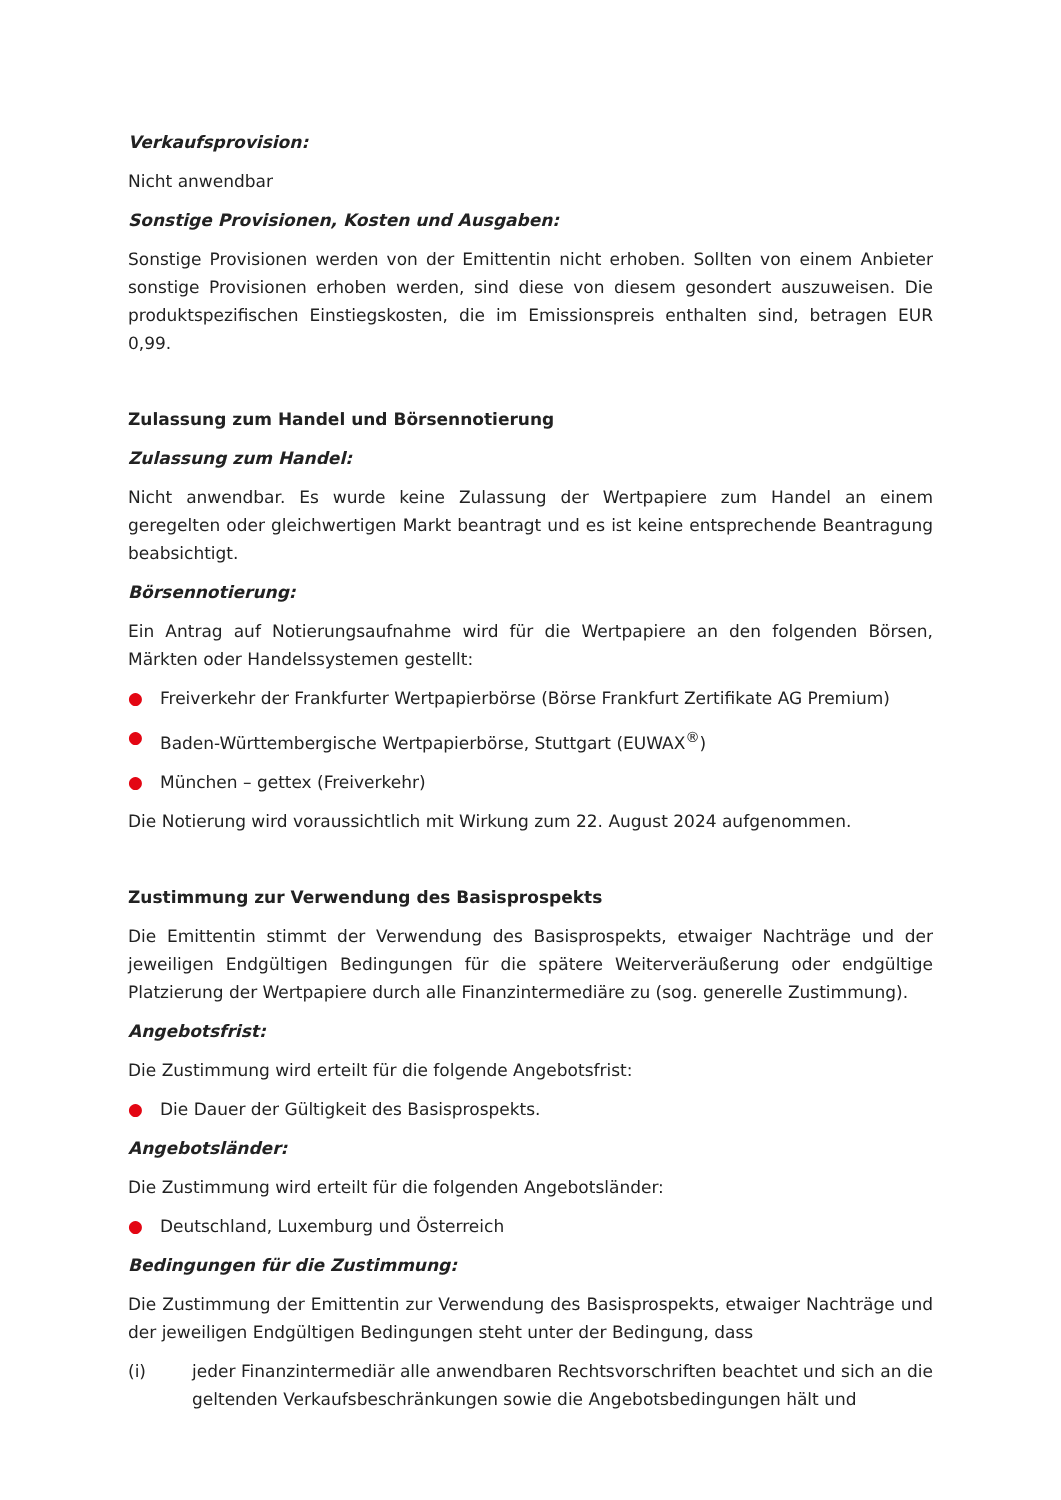Verkaufsprovision:
Nicht anwendbar
Sonstige Provisionen, Kosten und Ausgaben:
Sonstige Provisionen werden von der Emittentin nicht erhoben. Sollten von einem Anbieter sonstige Provisionen erhoben werden, sind diese von diesem gesondert auszuweisen. Die produktspezifischen Einstiegskosten, die im Emissionspreis enthalten sind, betragen EUR 0,99.
Zulassung zum Handel und Börsennotierung
Zulassung zum Handel:
Nicht anwendbar. Es wurde keine Zulassung der Wertpapiere zum Handel an einem geregelten oder gleichwertigen Markt beantragt und es ist keine entsprechende Beantragung beabsichtigt.
Börsennotierung:
Ein Antrag auf Notierungsaufnahme wird für die Wertpapiere an den folgenden Börsen, Märkten oder Handelssystemen gestellt:
● Freiverkehr der Frankfurter Wertpapierbörse (Börse Frankfurt Zertifikate AG Premium)
● Baden-Württembergische Wertpapierbörse, Stuttgart (EUWAX<sup>®</sup>)
● München – gettex (Freiverkehr)
Die Notierung wird voraussichtlich mit Wirkung zum 22. August 2024 aufgenommen.
Zustimmung zur Verwendung des Basisprospekts
Die Emittentin stimmt der Verwendung des Basisprospekts, etwaiger Nachträge und der jeweiligen Endgültigen Bedingungen für die spätere Weiterveräußerung oder endgültige Platzierung der Wertpapiere durch alle Finanzintermediäre zu (sog. generelle Zustimmung).
Angebotsfrist:
Die Zustimmung wird erteilt für die folgende Angebotsfrist:
● Die Dauer der Gültigkeit des Basisprospekts.
Angebotsländer:
Die Zustimmung wird erteilt für die folgenden Angebotsländer:
● Deutschland, Luxemburg und Österreich
Bedingungen für die Zustimmung:
Die Zustimmung der Emittentin zur Verwendung des Basisprospekts, etwaiger Nachträge und der jeweiligen Endgültigen Bedingungen steht unter der Bedingung, dass
(i) jeder Finanzintermediär alle anwendbaren Rechtsvorschriften beachtet und sich an die geltenden Verkaufsbeschränkungen sowie die Angebotsbedingungen hält und